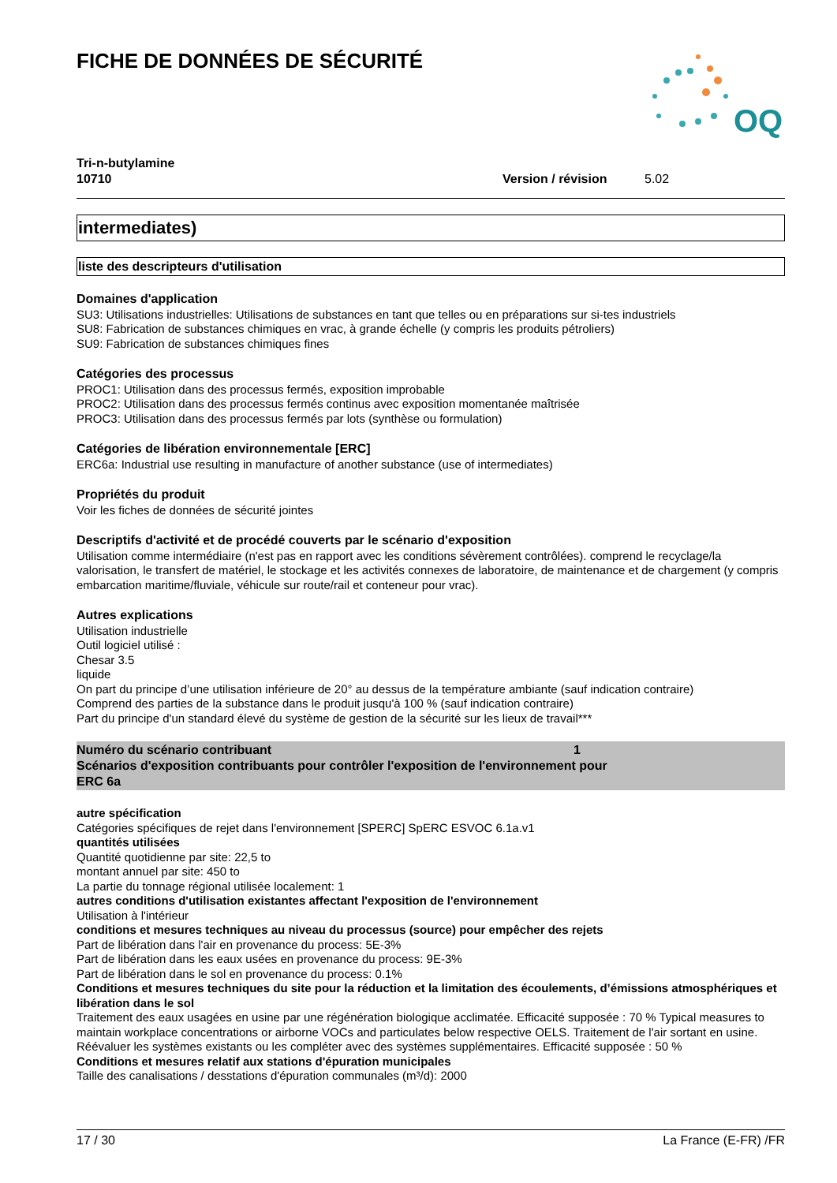FICHE DE DONNÉES DE SÉCURITÉ
OQ
Tri-n-butylamine
10710 Version / révision 5.02
intermediates)
liste des descripteurs d'utilisation
Domaines d'application
SU3: Utilisations industrielles: Utilisations de substances en tant que telles ou en préparations sur si-tes industriels
SU8: Fabrication de substances chimiques en vrac, à grande échelle (y compris les produits pétroliers)
SU9: Fabrication de substances chimiques fines
Catégories des processus
PROC1: Utilisation dans des processus fermés, exposition improbable
PROC2: Utilisation dans des processus fermés continus avec exposition momentanée maîtrisée
PROC3: Utilisation dans des processus fermés par lots (synthèse ou formulation)
Catégories de libération environnementale [ERC]
ERC6a: Industrial use resulting in manufacture of another substance (use of intermediates)
Propriétés du produit
Voir les fiches de données de sécurité jointes
Descriptifs d'activité et de procédé couverts par le scénario d'exposition
Utilisation comme intermédiaire (n'est pas en rapport avec les conditions sévèrement contrôlées). comprend le recyclage/la valorisation, le transfert de matériel, le stockage et les activités connexes de laboratoire, de maintenance et de chargement (y compris embarcation maritime/fluviale, véhicule sur route/rail et conteneur pour vrac).
Autres explications
Utilisation industrielle
Outil logiciel utilisé :
Chesar 3.5
liquide
On part du principe d’une utilisation inférieure de 20° au dessus de la température ambiante (sauf indication contraire)
Comprend des parties de la substance dans le produit jusqu'à 100 % (sauf indication contraire)
Part du principe d'un standard élevé du système de gestion de la sécurité sur les lieux de travail***
Numéro du scénario contribuant 1
Scénarios d'exposition contribuants pour contrôler l'exposition de l'environnement pour
ERC 6a
autre spécification
Catégories spécifiques de rejet dans l'environnement [SPERC] SpERC ESVOC 6.1a.v1
quantités utilisées
Quantité quotidienne par site: 22,5 to
montant annuel par site: 450 to
La partie du tonnage régional utilisée localement: 1
autres conditions d'utilisation existantes affectant l'exposition de l'environnement
Utilisation à l'intérieur
conditions et mesures techniques au niveau du processus (source) pour empêcher des rejets
Part de libération dans l'air en provenance du process: 5E-3%
Part de libération dans les eaux usées en provenance du process: 9E-3%
Part de libération dans le sol en provenance du process: 0.1%
Conditions et mesures techniques du site pour la réduction et la limitation des écoulements, d’émissions atmosphériques et libération dans le sol
Traitement des eaux usagées en usine par une régénération biologique acclimatée. Efficacité supposée : 70 % Typical measures to maintain workplace concentrations or airborne VOCs and particulates below respective OELS. Traitement de l'air sortant en usine. Réévaluer les systèmes existants ou les compléter avec des systèmes supplémentaires. Efficacité supposée : 50 %
Conditions et mesures relatif aux stations d'épuration municipales
Taille des canalisations / desstations d'épuration communales (m³/d): 2000
17 / 30 La France (E-FR) /FR